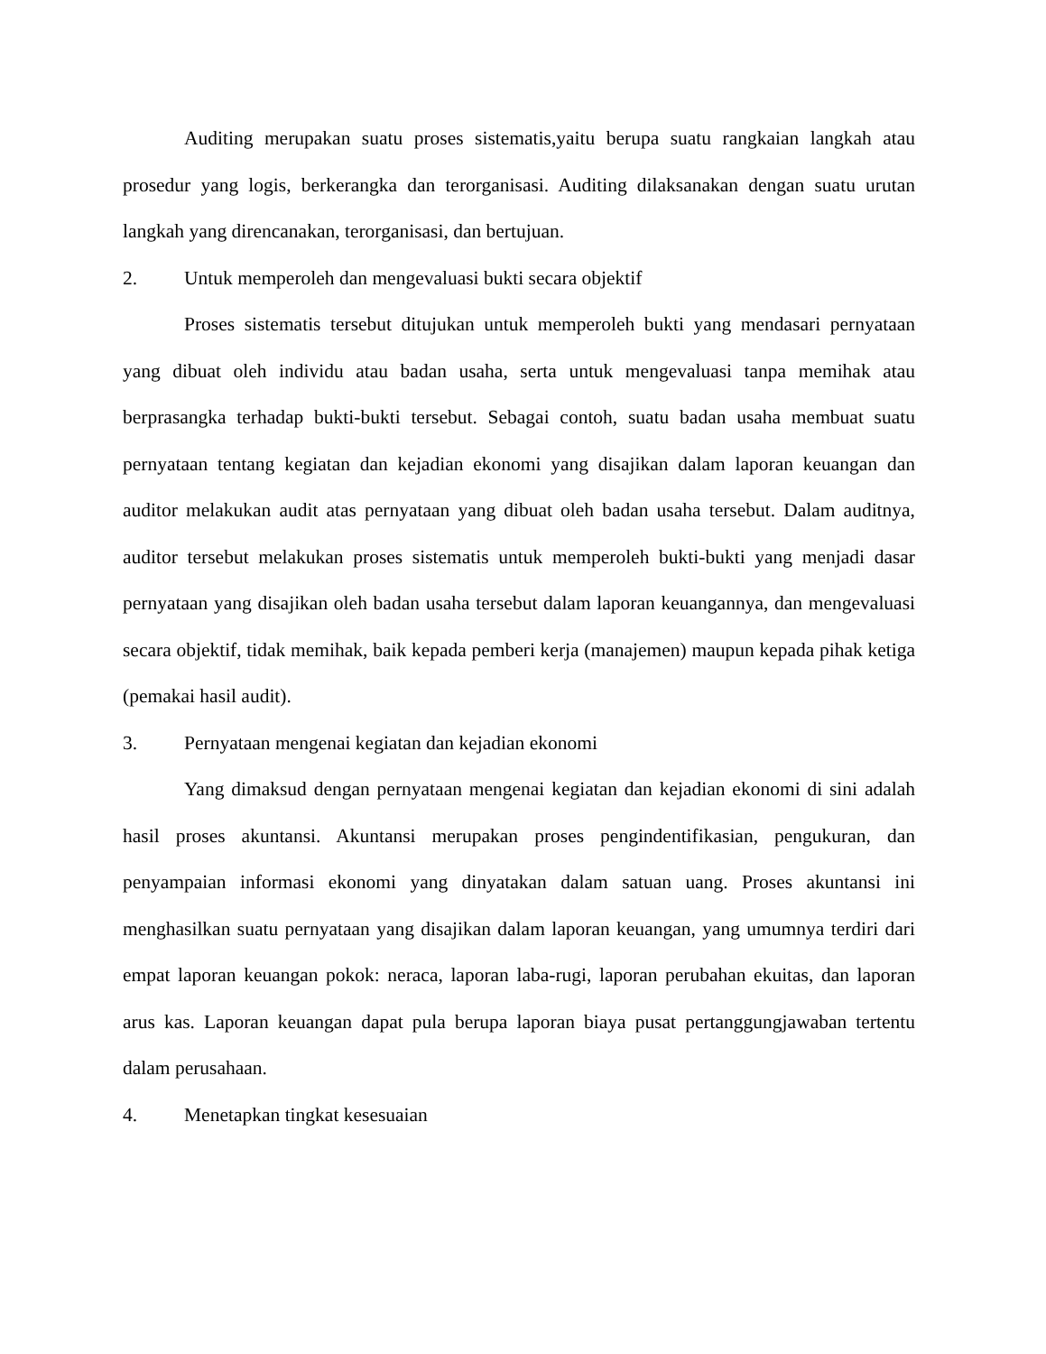Auditing merupakan suatu proses sistematis,yaitu berupa suatu rangkaian langkah atau prosedur yang logis, berkerangka dan terorganisasi. Auditing dilaksanakan dengan suatu urutan langkah yang direncanakan, terorganisasi, dan bertujuan.
2. Untuk memperoleh dan mengevaluasi bukti secara objektif
Proses sistematis tersebut ditujukan untuk memperoleh bukti yang mendasari pernyataan yang dibuat oleh individu atau badan usaha, serta untuk mengevaluasi tanpa memihak atau berprasangka terhadap bukti-bukti tersebut. Sebagai contoh, suatu badan usaha membuat suatu pernyataan tentang kegiatan dan kejadian ekonomi yang disajikan dalam laporan keuangan dan auditor melakukan audit atas pernyataan yang dibuat oleh badan usaha tersebut. Dalam auditnya, auditor tersebut melakukan proses sistematis untuk memperoleh bukti-bukti yang menjadi dasar pernyataan yang disajikan oleh badan usaha tersebut dalam laporan keuangannya, dan mengevaluasi secara objektif, tidak memihak, baik kepada pemberi kerja (manajemen) maupun kepada pihak ketiga (pemakai hasil audit).
3. Pernyataan mengenai kegiatan dan kejadian ekonomi
Yang dimaksud dengan pernyataan mengenai kegiatan dan kejadian ekonomi di sini adalah hasil proses akuntansi. Akuntansi merupakan proses pengindentifikasian, pengukuran, dan penyampaian informasi ekonomi yang dinyatakan dalam satuan uang. Proses akuntansi ini menghasilkan suatu pernyataan yang disajikan dalam laporan keuangan, yang umumnya terdiri dari empat laporan keuangan pokok: neraca, laporan laba-rugi, laporan perubahan ekuitas, dan laporan arus kas. Laporan keuangan dapat pula berupa laporan biaya pusat pertanggungjawaban tertentu dalam perusahaan.
4. Menetapkan tingkat kesesuaian